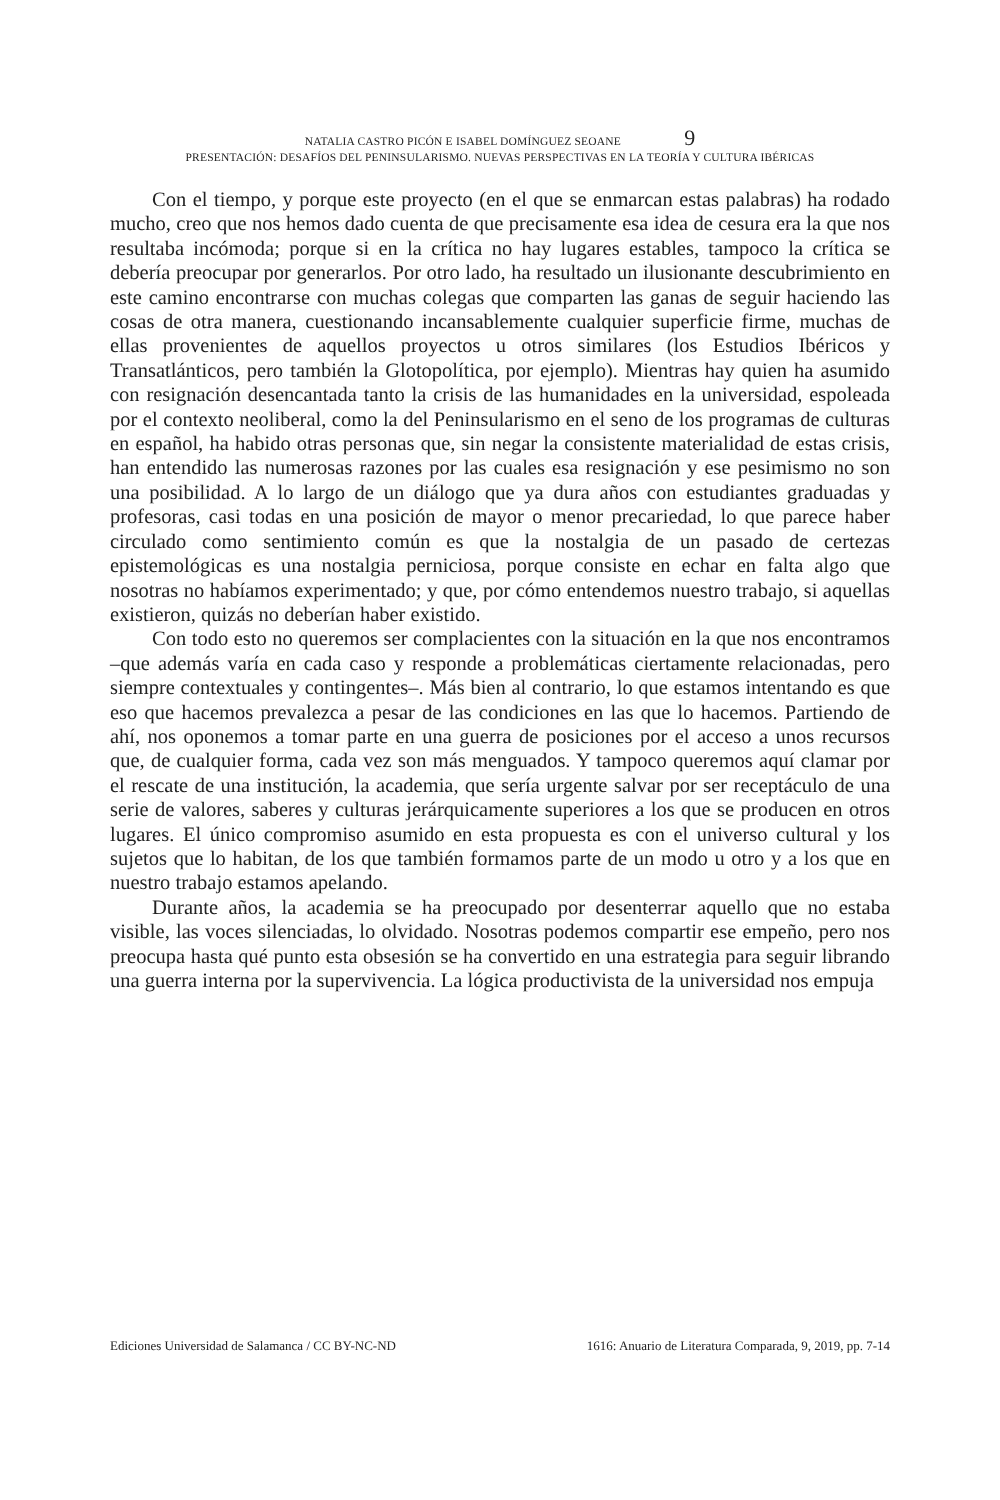NATALIA CASTRO PICÓN E ISABEL DOMÍNGUEZ SEOANE 9
PRESENTACIÓN: DESAFÍOS DEL PENINSULARISMO. NUEVAS PERSPECTIVAS EN LA TEORÍA Y CULTURA IBÉRICAS
Con el tiempo, y porque este proyecto (en el que se enmarcan estas palabras) ha rodado mucho, creo que nos hemos dado cuenta de que precisamente esa idea de cesura era la que nos resultaba incómoda; porque si en la crítica no hay lugares estables, tampoco la crítica se debería preocupar por generarlos. Por otro lado, ha resultado un ilusionante descubrimiento en este camino encontrarse con muchas colegas que comparten las ganas de seguir haciendo las cosas de otra manera, cuestionando incansablemente cualquier superficie firme, muchas de ellas provenientes de aquellos proyectos u otros similares (los Estudios Ibéricos y Transatlánticos, pero también la Glotopolítica, por ejemplo). Mientras hay quien ha asumido con resignación desencantada tanto la crisis de las humanidades en la universidad, espoleada por el contexto neoliberal, como la del Peninsularismo en el seno de los programas de culturas en español, ha habido otras personas que, sin negar la consistente materialidad de estas crisis, han entendido las numerosas razones por las cuales esa resignación y ese pesimismo no son una posibilidad. A lo largo de un diálogo que ya dura años con estudiantes graduadas y profesoras, casi todas en una posición de mayor o menor precariedad, lo que parece haber circulado como sentimiento común es que la nostalgia de un pasado de certezas epistemológicas es una nostalgia perniciosa, porque consiste en echar en falta algo que nosotras no habíamos experimentado; y que, por cómo entendemos nuestro trabajo, si aquellas existieron, quizás no deberían haber existido.
Con todo esto no queremos ser complacientes con la situación en la que nos encontramos –que además varía en cada caso y responde a problemáticas ciertamente relacionadas, pero siempre contextuales y contingentes–. Más bien al contrario, lo que estamos intentando es que eso que hacemos prevalezca a pesar de las condiciones en las que lo hacemos. Partiendo de ahí, nos oponemos a tomar parte en una guerra de posiciones por el acceso a unos recursos que, de cualquier forma, cada vez son más menguados. Y tampoco queremos aquí clamar por el rescate de una institución, la academia, que sería urgente salvar por ser receptáculo de una serie de valores, saberes y culturas jerárquicamente superiores a los que se producen en otros lugares. El único compromiso asumido en esta propuesta es con el universo cultural y los sujetos que lo habitan, de los que también formamos parte de un modo u otro y a los que en nuestro trabajo estamos apelando.
Durante años, la academia se ha preocupado por desenterrar aquello que no estaba visible, las voces silenciadas, lo olvidado. Nosotras podemos compartir ese empeño, pero nos preocupa hasta qué punto esta obsesión se ha convertido en una estrategia para seguir librando una guerra interna por la supervivencia. La lógica productivista de la universidad nos empuja
Ediciones Universidad de Salamanca / CC BY-NC-ND 1616: Anuario de Literatura Comparada, 9, 2019, pp. 7-14